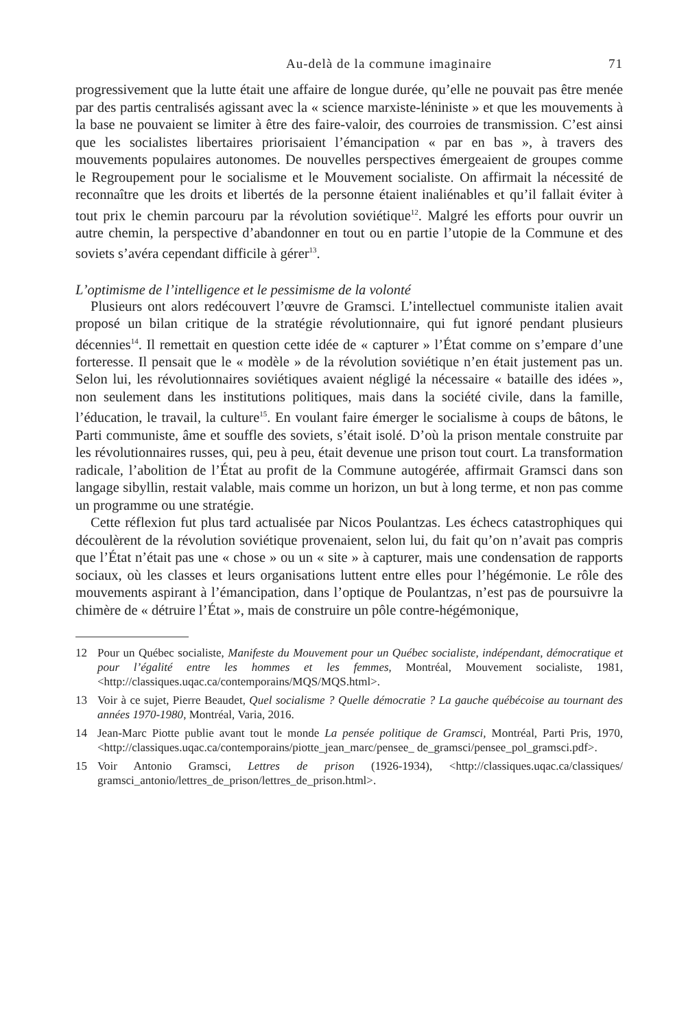Au-delà de la commune imaginaire 71
progressivement que la lutte était une affaire de longue durée, qu’elle ne pouvait pas être menée par des partis centralisés agissant avec la « science marxiste-léniniste » et que les mouvements à la base ne pouvaient se limiter à être des faire-valoir, des courroies de transmission. C’est ainsi que les socialistes libertaires priorisaient l’émancipation « par en bas », à travers des mouvements populaires autonomes. De nouvelles perspectives émergeaient de groupes comme le Regroupement pour le socialisme et le Mouvement socialiste. On affirmait la nécessité de reconnaître que les droits et libertés de la personne étaient inaliénables et qu’il fallait éviter à tout prix le chemin parcouru par la révolution soviétique<sup>12</sup>. Malgré les efforts pour ouvrir un autre chemin, la perspective d’abandonner en tout ou en partie l’utopie de la Commune et des soviets s’avéra cependant difficile à gérer<sup>13</sup>.
L’optimisme de l’intelligence et le pessimisme de la volonté
Plusieurs ont alors redécouvert l’œuvre de Gramsci. L’intellectuel communiste italien avait proposé un bilan critique de la stratégie révolutionnaire, qui fut ignoré pendant plusieurs décennies<sup>14</sup>. Il remettait en question cette idée de « capturer » l’État comme on s’empare d’une forteresse. Il pensait que le « modèle » de la révolution soviétique n’en était justement pas un. Selon lui, les révolutionnaires soviétiques avaient négligé la nécessaire « bataille des idées », non seulement dans les institutions politiques, mais dans la société civile, dans la famille, l’éducation, le travail, la culture<sup>15</sup>. En voulant faire émerger le socialisme à coups de bâtons, le Parti communiste, âme et souffle des soviets, s’était isolé. D’où la prison mentale construite par les révolutionnaires russes, qui, peu à peu, était devenue une prison tout court. La transformation radicale, l’abolition de l’État au profit de la Commune autogérée, affirmait Gramsci dans son langage sibyllin, restait valable, mais comme un horizon, un but à long terme, et non pas comme un programme ou une stratégie.
Cette réflexion fut plus tard actualisée par Nicos Poulantzas. Les échecs catastrophiques qui découlèrent de la révolution soviétique provenaient, selon lui, du fait qu’on n’avait pas compris que l’État n’était pas une « chose » ou un « site » à capturer, mais une condensation de rapports sociaux, où les classes et leurs organisations luttent entre elles pour l’hégémonie. Le rôle des mouvements aspirant à l’émancipation, dans l’optique de Poulantzas, n’est pas de poursuivre la chimère de « détruire l’État », mais de construire un pôle contre-hégémonique,
12 Pour un Québec socialiste, Manifeste du Mouvement pour un Québec socialiste, indépendant, démocratique et pour l’égalité entre les hommes et les femmes, Montréal, Mouvement socialiste, 1981, <http://classiques.uqac.ca/contemporains/MQS/MQS.html>.
13 Voir à ce sujet, Pierre Beaudet, Quel socialisme ? Quelle démocratie ? La gauche québécoise au tournant des années 1970-1980, Montréal, Varia, 2016.
14 Jean-Marc Piotte publie avant tout le monde La pensée politique de Gramsci, Montréal, Parti Pris, 1970, <http://classiques.uqac.ca/contemporains/piotte_jean_marc/pensee_ de_gramsci/pensee_pol_gramsci.pdf>.
15 Voir Antonio Gramsci, Lettres de prison (1926-1934), <http://classiques.uqac.ca/classiques/ gramsci_antonio/lettres_de_prison/lettres_de_prison.html>.